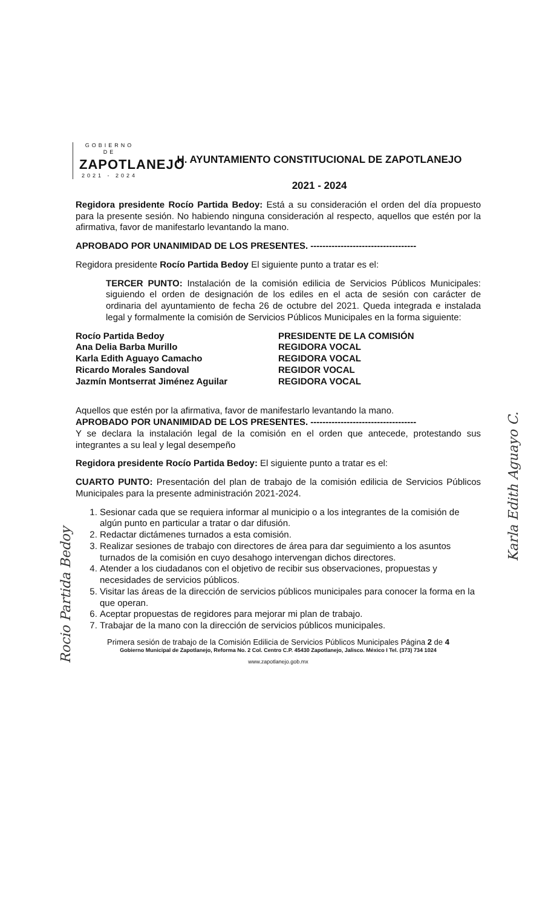GOBIERNO DE
ZAPOTLANEJO
2021 - 2024
H. AYUNTAMIENTO CONSTITUCIONAL DE ZAPOTLANEJO
2021 - 2024
Regidora presidente Rocío Partida Bedoy: Está a su consideración el orden del día propuesto para la presente sesión. No habiendo ninguna consideración al respecto, aquellos que estén por la afirmativa, favor de manifestarlo levantando la mano.
APROBADO POR UNANIMIDAD DE LOS PRESENTES. -----------------------------------
Regidora presidente Rocío Partida Bedoy El siguiente punto a tratar es el:
TERCER PUNTO: Instalación de la comisión edilicia de Servicios Públicos Municipales: siguiendo el orden de designación de los ediles en el acta de sesión con carácter de ordinaria del ayuntamiento de fecha 26 de octubre del 2021. Queda integrada e instalada legal y formalmente la comisión de Servicios Públicos Municipales en la forma siguiente:
Rocío Partida Bedoy
Ana Delia Barba Murillo
Karla Edith Aguayo Camacho
Ricardo Morales Sandoval
Jazmín Montserrat Jiménez Aguilar
PRESIDENTE DE LA COMISIÓN
REGIDORA VOCAL
REGIDORA VOCAL
REGIDOR VOCAL
REGIDORA VOCAL
Aquellos que estén por la afirmativa, favor de manifestarlo levantando la mano.
APROBADO POR UNANIMIDAD DE LOS PRESENTES. -----------------------------------
Y se declara la instalación legal de la comisión en el orden que antecede, protestando sus integrantes a su leal y legal desempeño
Regidora presidente Rocío Partida Bedoy: El siguiente punto a tratar es el:
CUARTO PUNTO: Presentación del plan de trabajo de la comisión edilicia de Servicios Públicos Municipales para la presente administración 2021-2024.
1. Sesionar cada que se requiera informar al municipio o a los integrantes de la comisión de algún punto en particular a tratar o dar difusión.
2. Redactar dictámenes turnados a esta comisión.
3. Realizar sesiones de trabajo con directores de área para dar seguimiento a los asuntos turnados de la comisión en cuyo desahogo intervengan dichos directores.
4. Atender a los ciudadanos con el objetivo de recibir sus observaciones, propuestas y necesidades de servicios públicos.
5. Visitar las áreas de la dirección de servicios públicos municipales para conocer la forma en la que operan.
6. Aceptar propuestas de regidores para mejorar mi plan de trabajo.
7. Trabajar de la mano con la dirección de servicios públicos municipales.
Primera sesión de trabajo de la Comisión Edilicia de Servicios Públicos Municipales Página 2 de 4
Gobierno Municipal de Zapotlanejo, Reforma No. 2 Col. Centro C.P. 45430 Zapotlanejo, Jalisco. México I Tel. (373) 734 1024
www.zapotlanejo.gob.mx
Karla Edith Aguayo C.
Rocio Partida Bedoy